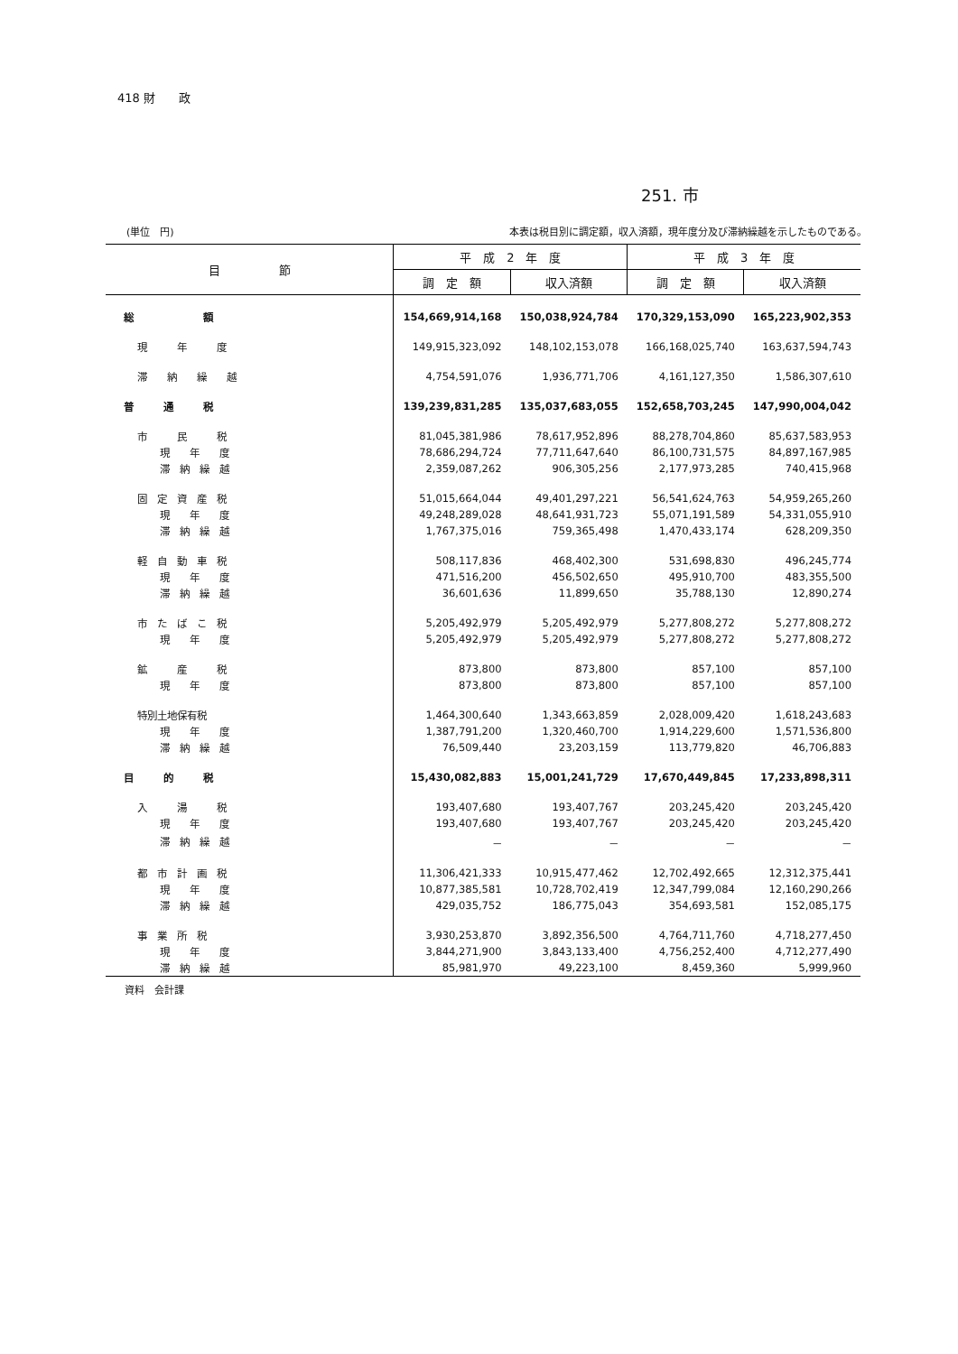418 財　　政
251. 市
(単位　円) 本表は税目別に調定額，収入済額，現年度分及び滞納繰越を示したものである。
| 目 節 | 平 成 2 年 度 | | 平 成 3 年 度 | |
| --- | --- | --- | --- | --- |
| | 調 定 額 | 収入済額 | 調 定 額 | 収入済額 |
| 総 額 | 154,669,914,168 | 150,038,924,784 | 170,329,153,090 | 165,223,902,353 |
| 現 年 度 | 149,915,323,092 | 148,102,153,078 | 166,168,025,740 | 163,637,594,743 |
| 滞 納 繰 越 | 4,754,591,076 | 1,936,771,706 | 4,161,127,350 | 1,586,307,610 |
| 普 通 税 | 139,239,831,285 | 135,037,683,055 | 152,658,703,245 | 147,990,004,042 |
| 市 民 税 | 81,045,381,986 | 78,617,952,896 | 88,278,704,860 | 85,637,583,953 |
| 現 年 度 | 78,686,294,724 | 77,711,647,640 | 86,100,731,575 | 84,897,167,985 |
| 滞 納 繰 越 | 2,359,087,262 | 906,305,256 | 2,177,973,285 | 740,415,968 |
| 固 定 資 産 税 | 51,015,664,044 | 49,401,297,221 | 56,541,624,763 | 54,959,265,260 |
| 現 年 度 | 49,248,289,028 | 48,641,931,723 | 55,071,191,589 | 54,331,055,910 |
| 滞 納 繰 越 | 1,767,375,016 | 759,365,498 | 1,470,433,174 | 628,209,350 |
| 軽 自 動 車 税 | 508,117,836 | 468,402,300 | 531,698,830 | 496,245,774 |
| 現 年 度 | 471,516,200 | 456,502,650 | 495,910,700 | 483,355,500 |
| 滞 納 繰 越 | 36,601,636 | 11,899,650 | 35,788,130 | 12,890,274 |
| 市 た ば こ 税 | 5,205,492,979 | 5,205,492,979 | 5,277,808,272 | 5,277,808,272 |
| 現 年 度 | 5,205,492,979 | 5,205,492,979 | 5,277,808,272 | 5,277,808,272 |
| 鉱 産 税 | 873,800 | 873,800 | 857,100 | 857,100 |
| 現 年 度 | 873,800 | 873,800 | 857,100 | 857,100 |
| 特別土地保有税 | 1,464,300,640 | 1,343,663,859 | 2,028,009,420 | 1,618,243,683 |
| 現 年 度 | 1,387,791,200 | 1,320,460,700 | 1,914,229,600 | 1,571,536,800 |
| 滞 納 繰 越 | 76,509,440 | 23,203,159 | 113,779,820 | 46,706,883 |
| 目 的 税 | 15,430,082,883 | 15,001,241,729 | 17,670,449,845 | 17,233,898,311 |
| 入 湯 税 | 193,407,680 | 193,407,767 | 203,245,420 | 203,245,420 |
| 現 年 度 | 193,407,680 | 193,407,767 | 203,245,420 | 203,245,420 |
| 滞 納 繰 越 | － | － | － | － |
| 都 市 計 画 税 | 11,306,421,333 | 10,915,477,462 | 12,702,492,665 | 12,312,375,441 |
| 現 年 度 | 10,877,385,581 | 10,728,702,419 | 12,347,799,084 | 12,160,290,266 |
| 滞 納 繰 越 | 429,035,752 | 186,775,043 | 354,693,581 | 152,085,175 |
| 事 業 所 税 | 3,930,253,870 | 3,892,356,500 | 4,764,711,760 | 4,718,277,450 |
| 現 年 度 | 3,844,271,900 | 3,843,133,400 | 4,756,252,400 | 4,712,277,490 |
| 滞 納 繰 越 | 85,981,970 | 49,223,100 | 8,459,360 | 5,999,960 |
資料　会計課